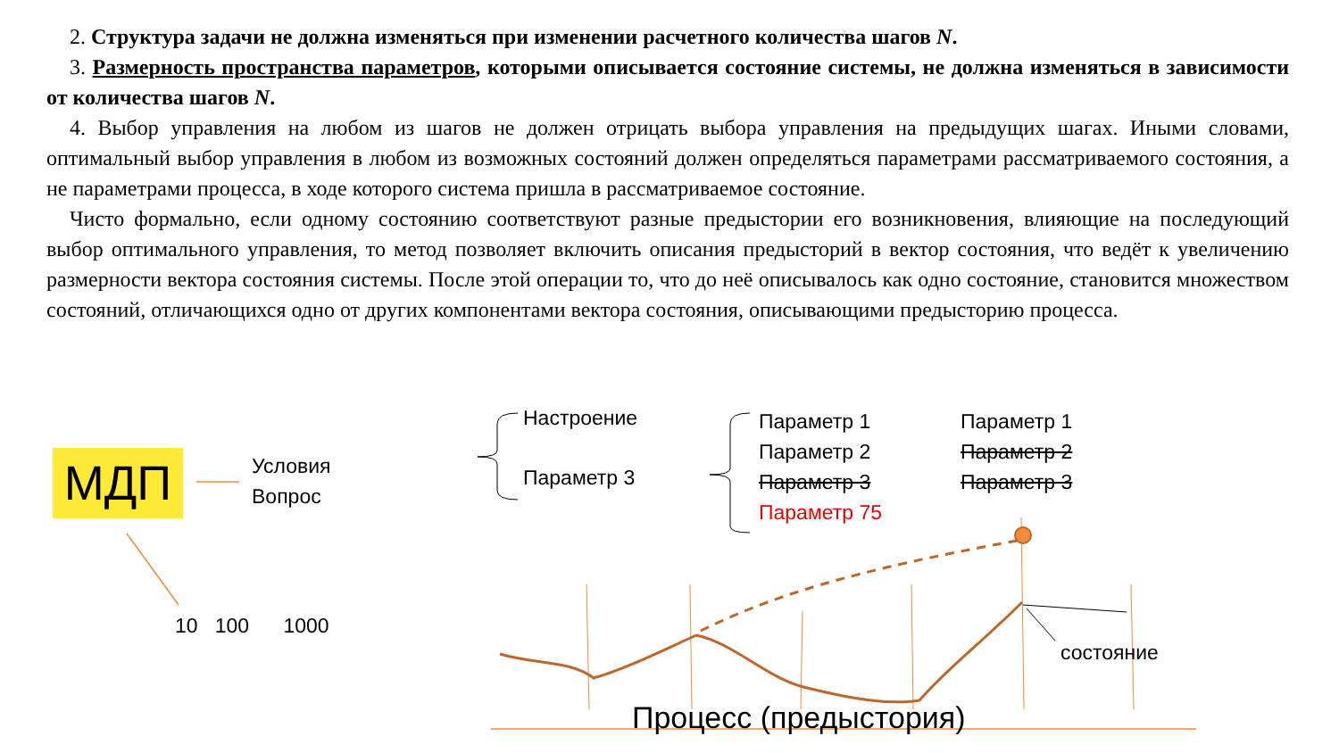2. Структура задачи не должна изменяться при изменении расчетного количества шагов N.
3. Размерность пространства параметров, которыми описывается состояние системы, не должна изменяться в зависимости от количества шагов N.
4. Выбор управления на любом из шагов не должен отрицать выбора управления на предыдущих шагах. Иными словами, оптимальный выбор управления в любом из возможных состояний должен определяться параметрами рассматриваемого состояния, а не параметрами процесса, в ходе которого система пришла в рассматриваемое состояние.
Чисто формально, если одному состоянию соответствуют разные предыстории его возникновения, влияющие на последующий выбор оптимального управления, то метод позволяет включить описания предысторий в вектор состояния, что ведёт к увеличению размерности вектора состояния системы. После этой операции то, что до неё описывалось как одно состояние, становится множеством состояний, отличающихся одно от других компонентами вектора состояния, описывающими предысторию процесса.
МДП
Условия
Вопрос
10 100 1000
Настроение
Параметр 3
Параметр 1
Параметр 2
Параметр 3
Параметр 75
Параметр 1
Параметр 2
Параметр 3
состояние
Процесс (предыстория)